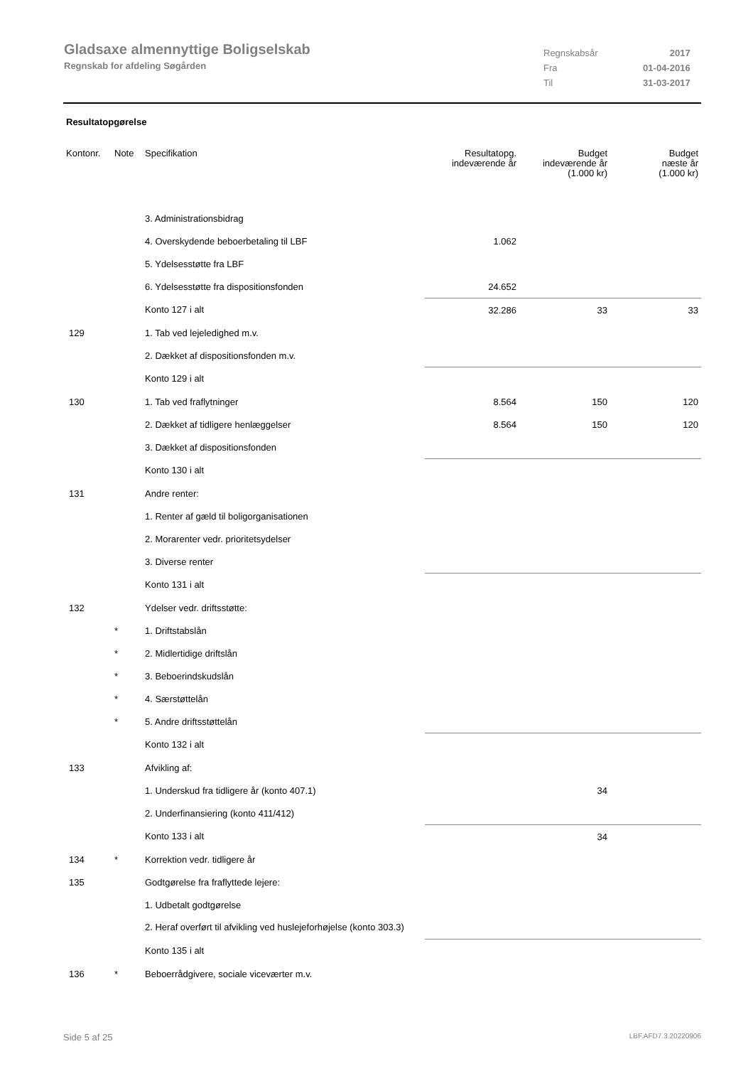Gladsaxe almennyttige Boligselskab
Regnskab for afdeling Søgården
| Regnskabsår | 2017 |
| Fra | 01-04-2016 |
| Til | 31-03-2017 |
Resultatopgørelse
| Kontonr. | Note | Specifikation | Resultatopg. indeværende år | Budget indeværende år (1.000 kr) | Budget næste år (1.000 kr) |
| --- | --- | --- | --- | --- | --- |
| | | 3. Administrationsbidrag | | | |
| | | 4. Overskydende beboerbetaling til LBF | 1.062 | | |
| | | 5. Ydelsesstøtte fra LBF | | | |
| | | 6. Ydelsesstøtte fra dispositionsfonden | 24.652 | | |
| | | Konto 127 i alt | 32.286 | 33 | 33 |
| 129 | | 1. Tab ved lejeledighed m.v. | | | |
| | | 2. Dækket af dispositionsfonden m.v. | | | |
| | | Konto 129 i alt | | | |
| 130 | | 1. Tab ved fraflytninger | 8.564 | 150 | 120 |
| | | 2. Dækket af tidligere henlæggelser | 8.564 | 150 | 120 |
| | | 3. Dækket af dispositionsfonden | | | |
| | | Konto 130 i alt | | | |
| 131 | | Andre renter: | | | |
| | | 1. Renter af gæld til boligorganisationen | | | |
| | | 2. Morarenter vedr. prioritetsydelser | | | |
| | | 3. Diverse renter | | | |
| | | Konto 131 i alt | | | |
| 132 | | Ydelser vedr. driftsstøtte: | | | |
| | * | 1. Driftstabslån | | | |
| | * | 2. Midlertidige driftslån | | | |
| | * | 3. Beboerindskudslån | | | |
| | * | 4. Særstøttelån | | | |
| | * | 5. Andre driftsstøttelån | | | |
| | | Konto 132 i alt | | | |
| 133 | | Afvikling af: | | | |
| | | 1. Underskud fra tidligere år (konto 407.1) | | 34 | |
| | | 2. Underfinansiering (konto 411/412) | | | |
| | | Konto 133 i alt | | 34 | |
| 134 | * | Korrektion vedr. tidligere år | | | |
| 135 | | Godtgørelse fra fraflyttede lejere: | | | |
| | | 1. Udbetalt godtgørelse | | | |
| | | 2. Heraf overført til afvikling ved huslejeforhøjelse (konto 303.3) | | | |
| | | Konto 135 i alt | | | |
| 136 | * | Beboerrådgivere, sociale viceværter m.v. | | | |
Side 5 af 25 LBF.AFD7.3.20220906